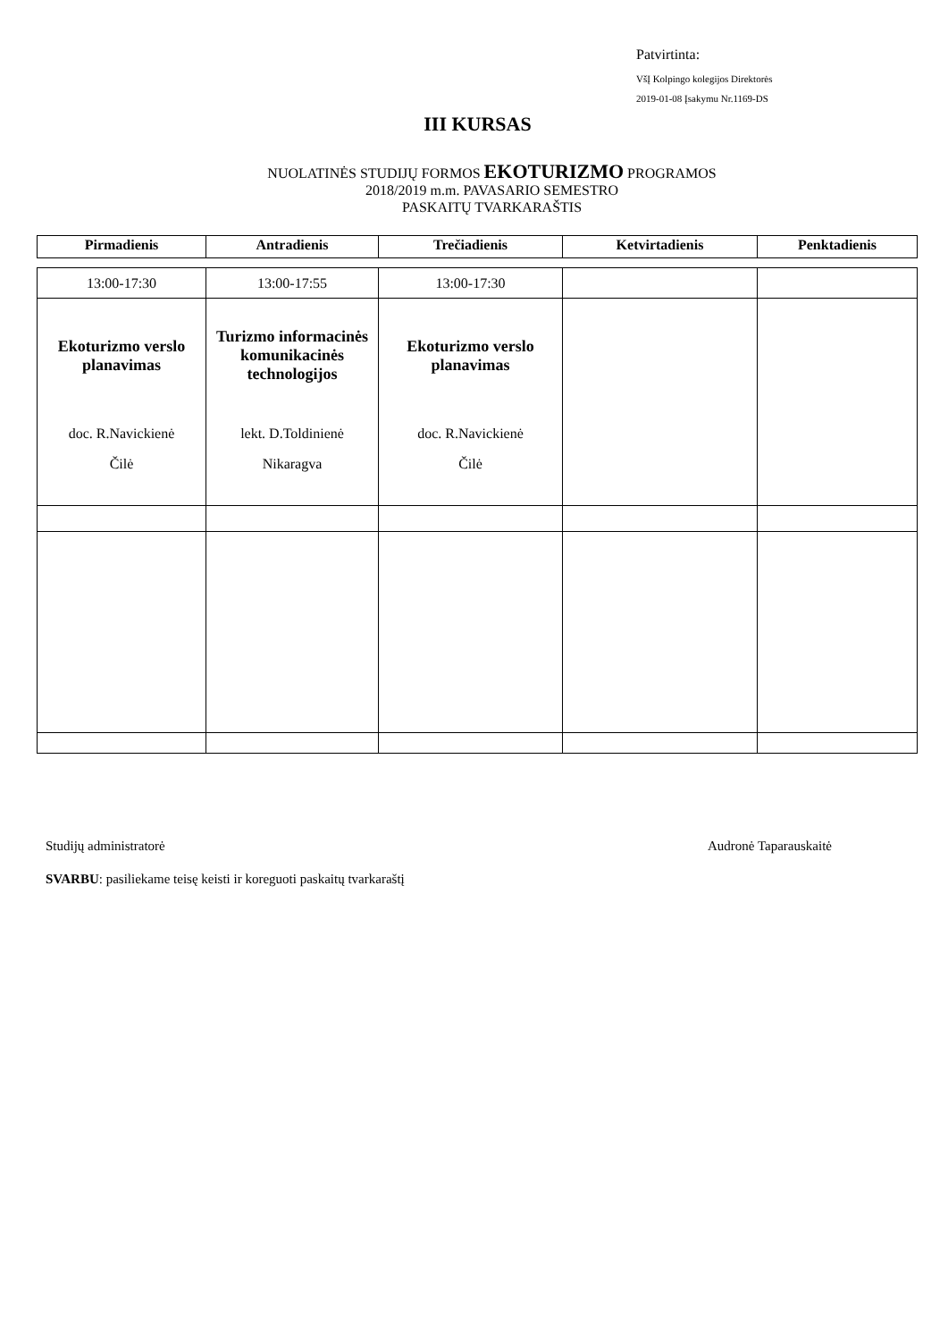Patvirtinta:
VšĮ Kolpingo kolegijos Direktorės
2019-01-08 Įsakymu Nr.1169-DS
III KURSAS
NUOLATINĖS STUDIJŲ FORMOS EKOTURIZMO PROGRAMOS
2018/2019 m.m. PAVASARIO SEMESTRO
PASKAITŲ TVARKARAŠTIS
| Pirmadienis | Antradienis | Trečiadienis | Ketvirtadienis | Penktadienis |
| --- | --- | --- | --- | --- |
| 13:00-17:30 | 13:00-17:55 | 13:00-17:30 | | |
| Ekoturizmo verslo planavimas doc. R.Navickienė Čilė | Turizmo informacinės komunikacinės technologijos lekt. D.Toldinienė Nikaragva | Ekoturizmo verslo planavimas doc. R.Navickienė Čilė | | |
Studijų administratorė Audronė Taparauskaitė
SVARBU: pasiliekame teisę keisti ir koreguoti paskaitų tvarkaraštį